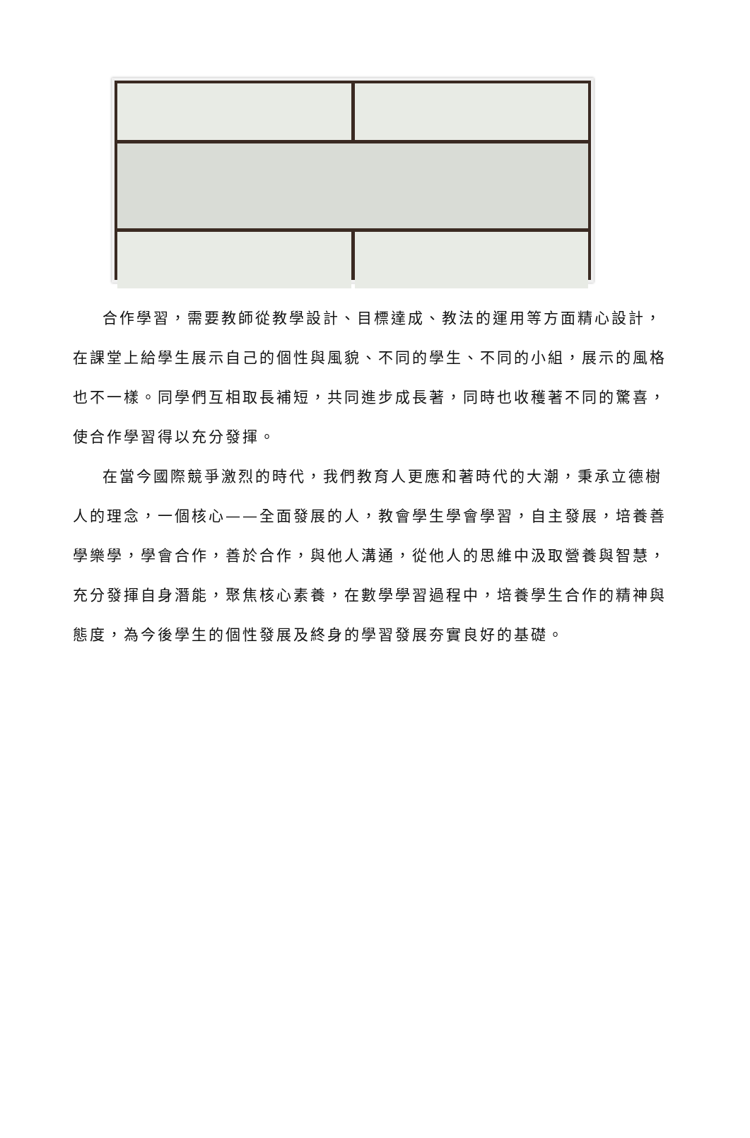合作學習，需要教師從教學設計、目標達成、教法的運用等方面精心設計，在課堂上給學生展示自己的個性與風貌、不同的學生、不同的小組，展示的風格也不一樣。同學們互相取長補短，共同進步成長著，同時也收穫著不同的驚喜，使合作學習得以充分發揮。
在當今國際競爭激烈的時代，我們教育人更應和著時代的大潮，秉承立德樹人的理念，一個核心——全面發展的人，教會學生學會學習，自主發展，培養善學樂學，學會合作，善於合作，與他人溝通，從他人的思維中汲取營養與智慧，充分發揮自身潛能，聚焦核心素養，在數學學習過程中，培養學生合作的精神與態度，為今後學生的個性發展及終身的學習發展夯實良好的基礎。